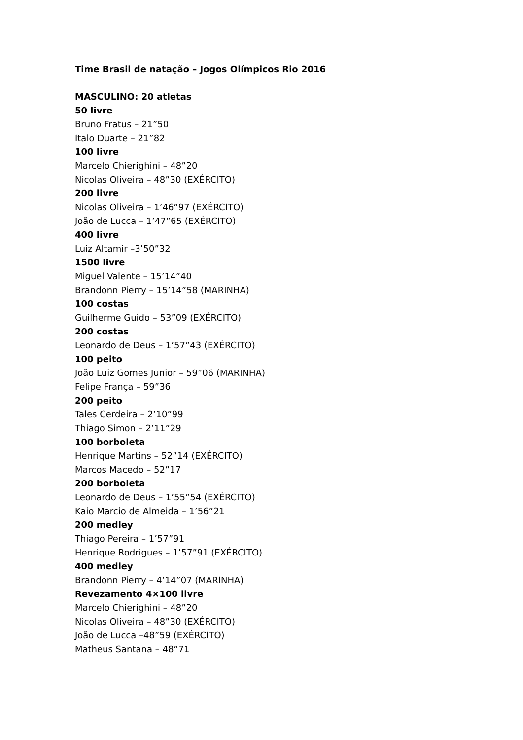Time Brasil de natação – Jogos Olímpicos Rio 2016
MASCULINO: 20 atletas
50 livre
Bruno Fratus – 21”50
Italo Duarte – 21”82
100 livre
Marcelo Chierighini – 48”20
Nicolas Oliveira – 48”30 (EXÉRCITO)
200 livre
Nicolas Oliveira – 1’46”97 (EXÉRCITO)
João de Lucca – 1’47”65 (EXÉRCITO)
400 livre
Luiz Altamir –3’50”32
1500 livre
Miguel Valente – 15’14”40
Brandonn Pierry – 15’14”58 (MARINHA)
100 costas
Guilherme Guido – 53”09 (EXÉRCITO)
200 costas
Leonardo de Deus – 1’57”43 (EXÉRCITO)
100 peito
João Luiz Gomes Junior – 59”06 (MARINHA)
Felipe França – 59”36
200 peito
Tales Cerdeira – 2’10”99
Thiago Simon – 2’11”29
100 borboleta
Henrique Martins – 52”14 (EXÉRCITO)
Marcos Macedo – 52”17
200 borboleta
Leonardo de Deus – 1’55”54 (EXÉRCITO)
Kaio Marcio de Almeida – 1’56”21
200 medley
Thiago Pereira – 1’57”91
Henrique Rodrigues – 1’57”91 (EXÉRCITO)
400 medley
Brandonn Pierry – 4’14”07 (MARINHA)
Revezamento 4×100 livre
Marcelo Chierighini – 48”20
Nicolas Oliveira – 48”30 (EXÉRCITO)
João de Lucca –48”59 (EXÉRCITO)
Matheus Santana – 48”71